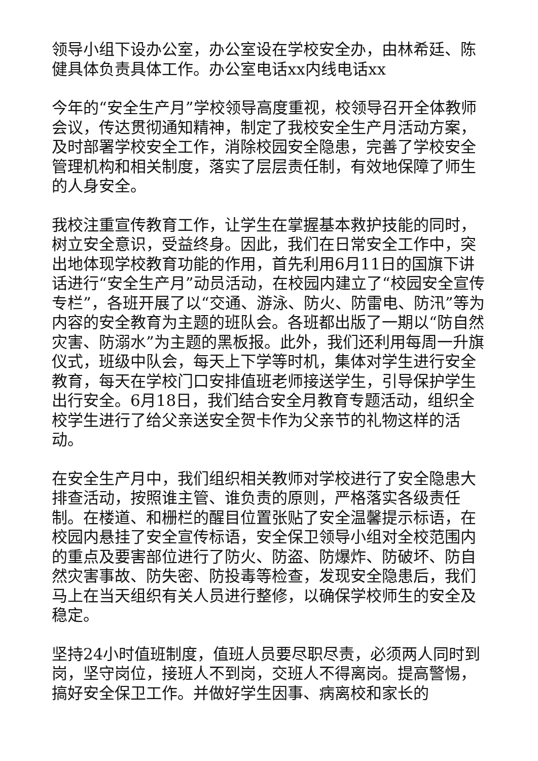领导小组下设办公室，办公室设在学校安全办，由林希廷、陈健具体负责具体工作。办公室电话xx内线电话xx
今年的“安全生产月”学校领导高度重视，校领导召开全体教师会议，传达贯彻通知精神，制定了我校安全生产月活动方案，及时部署学校安全工作，消除校园安全隐患，完善了学校安全管理机构和相关制度，落实了层层责任制，有效地保障了师生的人身安全。
我校注重宣传教育工作，让学生在掌握基本救护技能的同时，树立安全意识，受益终身。因此，我们在日常安全工作中，突出地体现学校教育功能的作用，首先利用6月11日的国旗下讲话进行“安全生产月”动员活动，在校园内建立了“校园安全宣传专栏”，各班开展了以“交通、游泳、防火、防雷电、防汛”等为内容的安全教育为主题的班队会。各班都出版了一期以“防自然灾害、防溺水”为主题的黑板报。此外，我们还利用每周一升旗仪式，班级中队会，每天上下学等时机，集体对学生进行安全教育，每天在学校门口安排值班老师接送学生，引导保护学生出行安全。6月18日，我们结合安全月教育专题活动，组织全校学生进行了给父亲送安全贺卡作为父亲节的礼物这样的活动。
在安全生产月中，我们组织相关教师对学校进行了安全隐患大排查活动，按照谁主管、谁负责的原则，严格落实各级责任制。在楼道、和栅栏的醒目位置张贴了安全温馨提示标语，在校园内悬挂了安全宣传标语，安全保卫领导小组对全校范围内的重点及要害部位进行了防火、防盗、防爆炸、防破坏、防自然灾害事故、防失密、防投毒等检查，发现安全隐患后，我们马上在当天组织有关人员进行整修，以确保学校师生的安全及稳定。
坚持24小时值班制度，值班人员要尽职尽责，必须两人同时到岗，坚守岗位，接班人不到岗，交班人不得离岗。提高警惕，搞好安全保卫工作。并做好学生因事、病离校和家长的